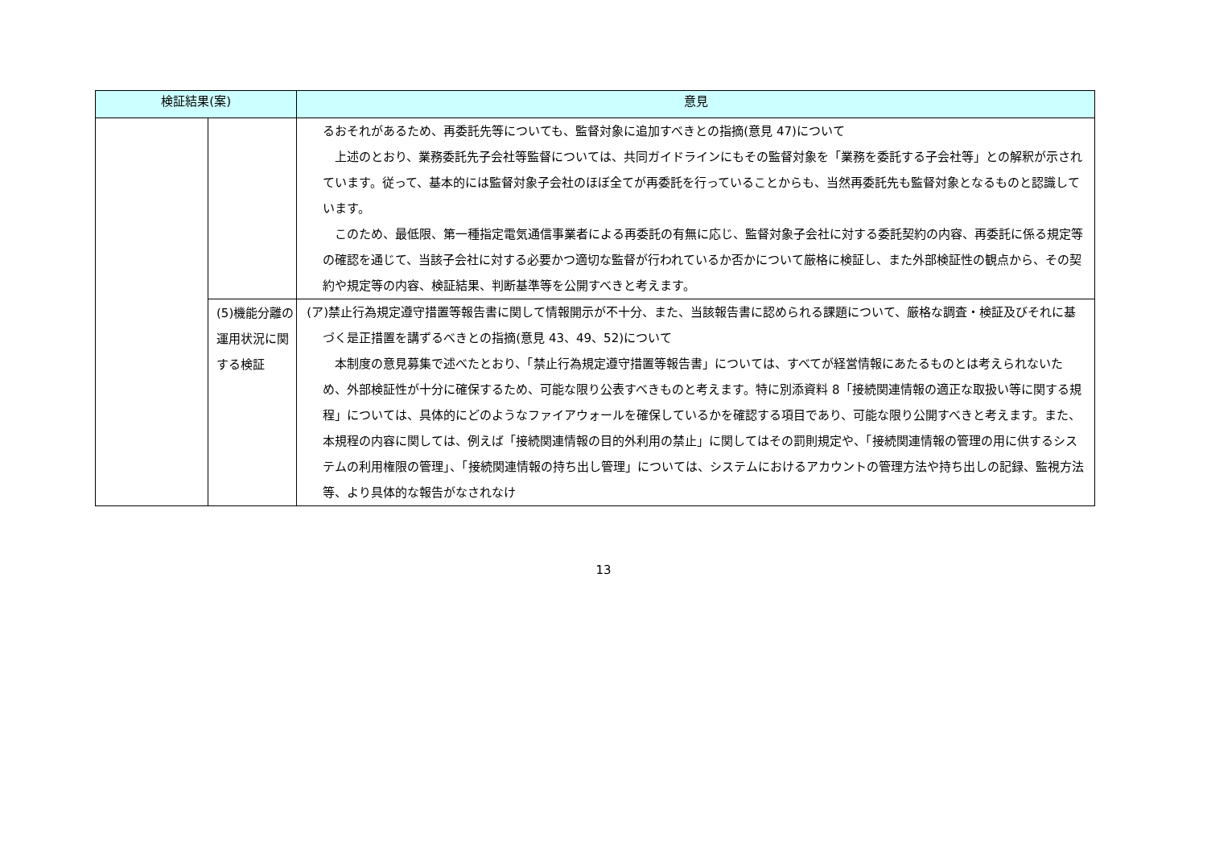| 検証結果(案) | | 意見 |
| --- | --- | --- |
| | | るおそれがあるため、再委託先等についても、監督対象に追加すべきとの指摘(意見 47)について 上述のとおり、業務委託先子会社等監督については、共同ガイドラインにもその監督対象を「業務を委託する子会社等」との解釈が示されています。従って、基本的には監督対象子会社のほぼ全てが再委託を行っていることからも、当然再委託先も監督対象となるものと認識しています。 このため、最低限、第一種指定電気通信事業者による再委託の有無に応じ、監督対象子会社に対する委託契約の内容、再委託に係る規定等の確認を通じて、当該子会社に対する必要かつ適切な監督が行われているか否かについて厳格に検証し、また外部検証性の観点から、その契約や規定等の内容、検証結果、判断基準等を公開すべきと考えます。 |
| | (5)機能分離の運用状況に関する検証 | (ア)禁止行為規定遵守措置等報告書に関して情報開示が不十分、また、当該報告書に認められる課題について、厳格な調査・検証及びそれに基づく是正措置を講ずるべきとの指摘(意見 43、49、52)について 本制度の意見募集で述べたとおり、「禁止行為規定遵守措置等報告書」については、すべてが経営情報にあたるものとは考えられないため、外部検証性が十分に確保するため、可能な限り公表すべきものと考えます。特に別添資料 8「接続関連情報の適正な取扱い等に関する規程」については、具体的にどのようなファイアウォールを確保しているかを確認する項目であり、可能な限り公開すべきと考えます。また、本規程の内容に関しては、例えば「接続関連情報の目的外利用の禁止」に関してはその罰則規定や、「接続関連情報の管理の用に供するシステムの利用権限の管理」、「接続関連情報の持ち出し管理」については、システムにおけるアカウントの管理方法や持ち出しの記録、監視方法等、より具体的な報告がなされなけ |
13